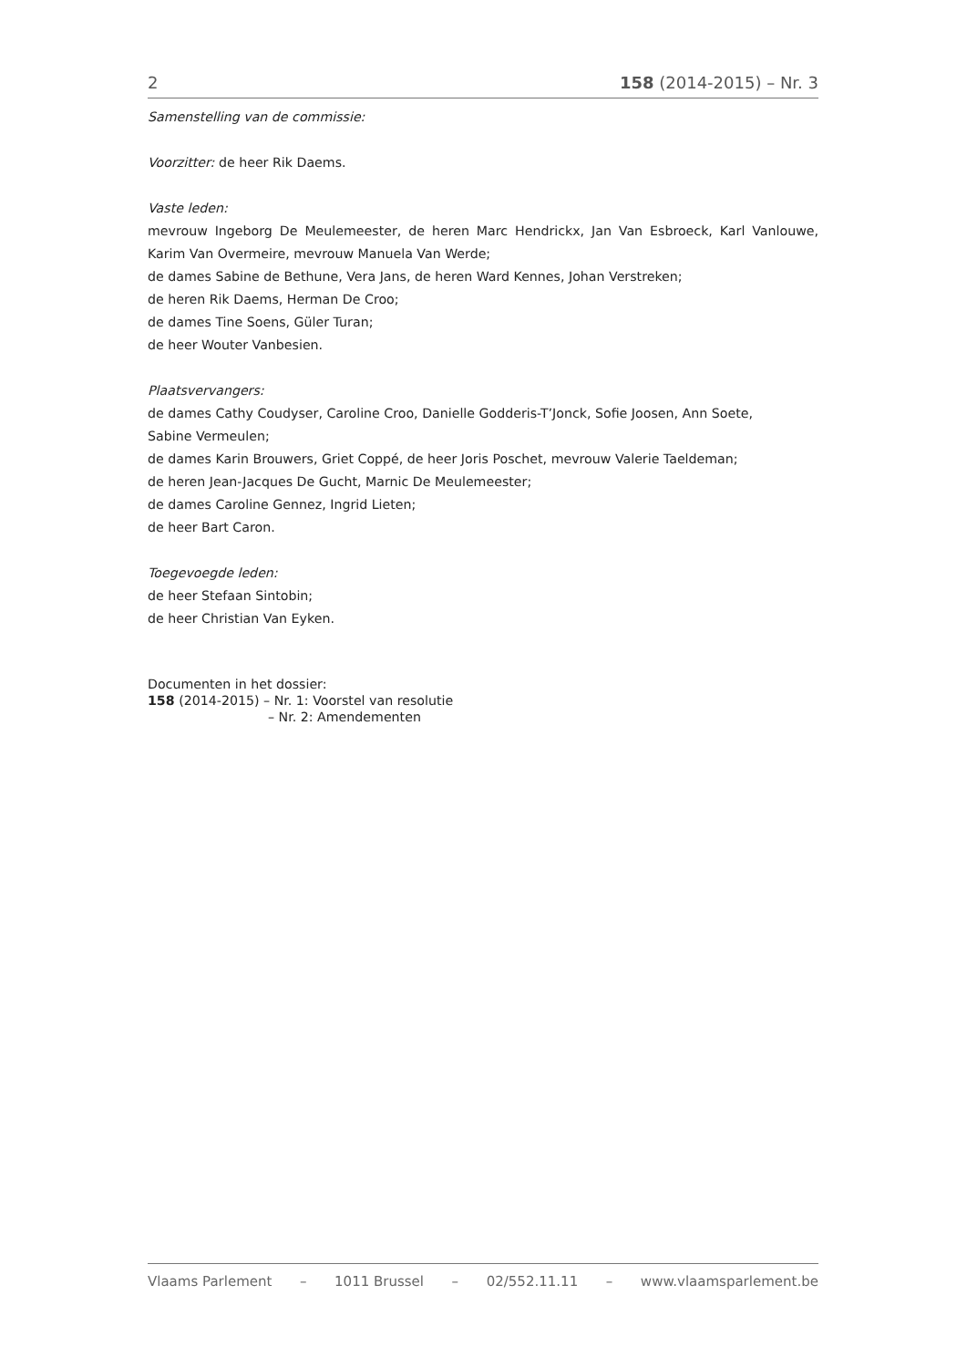2 158 (2014-2015) – Nr. 3
Samenstelling van de commissie:
Voorzitter: de heer Rik Daems.
Vaste leden:
mevrouw Ingeborg De Meulemeester, de heren Marc Hendrickx, Jan Van Esbroeck, Karl Vanlouwe, Karim Van Overmeire, mevrouw Manuela Van Werde;
de dames Sabine de Bethune, Vera Jans, de heren Ward Kennes, Johan Verstreken;
de heren Rik Daems, Herman De Croo;
de dames Tine Soens, Güler Turan;
de heer Wouter Vanbesien.
Plaatsvervangers:
de dames Cathy Coudyser, Caroline Croo, Danielle Godderis-T’Jonck, Sofie Joosen, Ann Soete,
Sabine Vermeulen;
de dames Karin Brouwers, Griet Coppé, de heer Joris Poschet, mevrouw Valerie Taeldeman;
de heren Jean-Jacques De Gucht, Marnic De Meulemeester;
de dames Caroline Gennez, Ingrid Lieten;
de heer Bart Caron.
Toegevoegde leden:
de heer Stefaan Sintobin;
de heer Christian Van Eyken.
Documenten in het dossier:
158 (2014-2015) – Nr. 1: Voorstel van resolutie
– Nr. 2: Amendementen
Vlaams Parlement – 1011 Brussel – 02/552.11.11 – www.vlaamsparlement.be